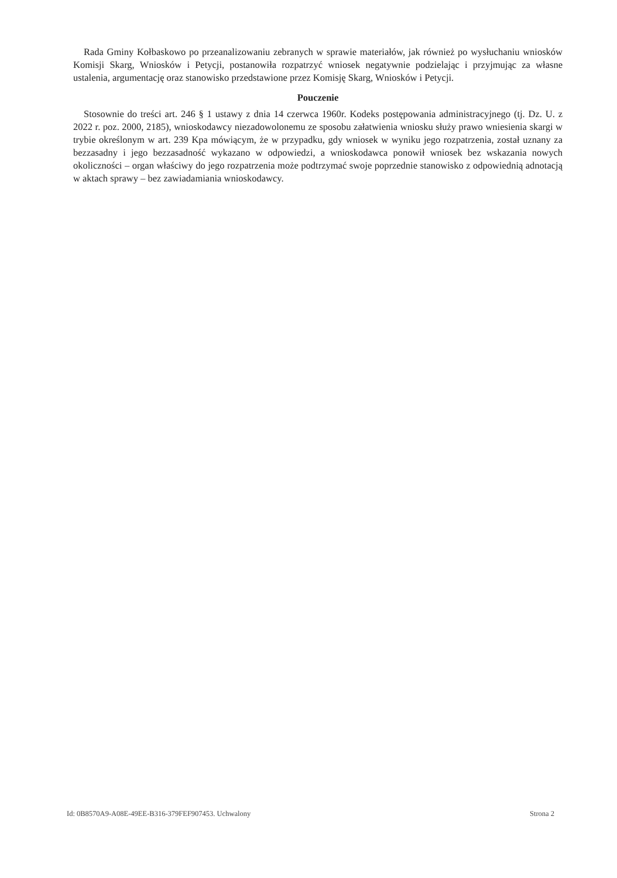Rada Gminy Kołbaskowo po przeanalizowaniu zebranych w sprawie materiałów, jak również po wysłuchaniu wniosków Komisji Skarg, Wniosków i Petycji, postanowiła rozpatrzyć wniosek negatywnie podzielając i przyjmując za własne ustalenia, argumentację oraz stanowisko przedstawione przez Komisję Skarg, Wniosków i Petycji.
Pouczenie
Stosownie do treści art. 246 § 1 ustawy z dnia 14 czerwca 1960r. Kodeks postępowania administracyjnego (tj. Dz. U. z 2022 r. poz. 2000, 2185), wnioskodawcy niezadowolonemu ze sposobu załatwienia wniosku służy prawo wniesienia skargi w trybie określonym w art. 239 Kpa mówiącym, że w przypadku, gdy wniosek w wyniku jego rozpatrzenia, został uznany za bezzasadny i jego bezzasadność wykazano w odpowiedzi, a wnioskodawca ponowił wniosek bez wskazania nowych okoliczności – organ właściwy do jego rozpatrzenia może podtrzymać swoje poprzednie stanowisko z odpowiednią adnotacją w aktach sprawy – bez zawiadamiania wnioskodawcy.
Id: 0B8570A9-A08E-49EE-B316-379FEF907453. Uchwalony Strona 2